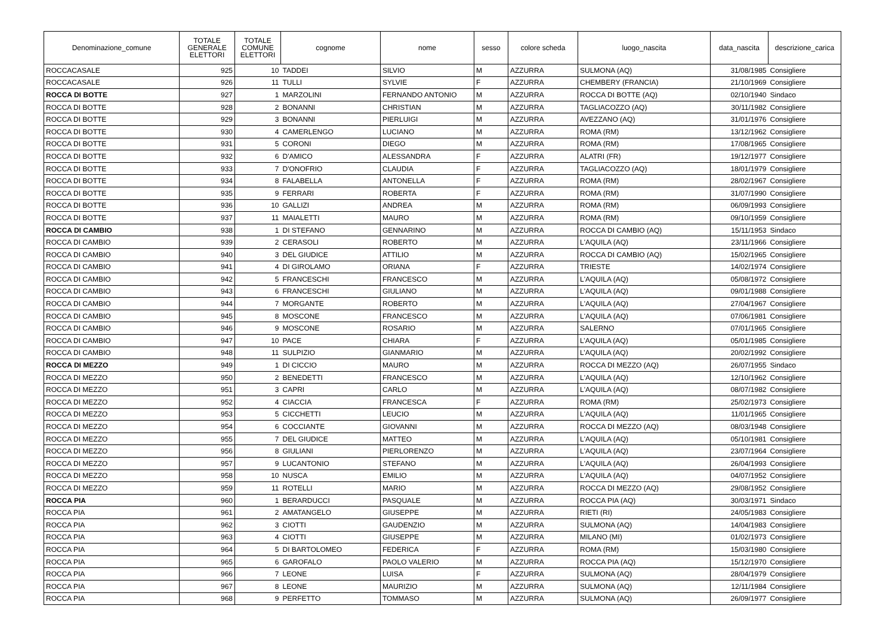| Denominazione_comune | TOTALE GENERALE ELETTORI | TOTALE COMUNE ELETTORI | cognome | nome | sesso | colore scheda | luogo_nascita | data_nascita | descrizione_carica |
| --- | --- | --- | --- | --- | --- | --- | --- | --- | --- |
| ROCCACASALE | 925 | 10 | TADDEI | SILVIO | M | AZZURRA | SULMONA (AQ) | 31/08/1985 | Consigliere |
| ROCCACASALE | 926 | 11 | TULLI | SYLVIE | F | AZZURRA | CHEMBERY (FRANCIA) | 21/10/1969 | Consigliere |
| ROCCA DI BOTTE | 927 | 1 | MARZOLINI | FERNANDO ANTONIO | M | AZZURRA | ROCCA DI BOTTE (AQ) | 02/10/1940 | Sindaco |
| ROCCA DI BOTTE | 928 | 2 | BONANNI | CHRISTIAN | M | AZZURRA | TAGLIACOZZO (AQ) | 30/11/1982 | Consigliere |
| ROCCA DI BOTTE | 929 | 3 | BONANNI | PIERLUIGI | M | AZZURRA | AVEZZANO (AQ) | 31/01/1976 | Consigliere |
| ROCCA DI BOTTE | 930 | 4 | CAMERLENGO | LUCIANO | M | AZZURRA | ROMA (RM) | 13/12/1962 | Consigliere |
| ROCCA DI BOTTE | 931 | 5 | CORONI | DIEGO | M | AZZURRA | ROMA (RM) | 17/08/1965 | Consigliere |
| ROCCA DI BOTTE | 932 | 6 | D'AMICO | ALESSANDRA | F | AZZURRA | ALATRI (FR) | 19/12/1977 | Consigliere |
| ROCCA DI BOTTE | 933 | 7 | D'ONOFRIO | CLAUDIA | F | AZZURRA | TAGLIACOZZO (AQ) | 18/01/1979 | Consigliere |
| ROCCA DI BOTTE | 934 | 8 | FALABELLA | ANTONELLA | F | AZZURRA | ROMA (RM) | 28/02/1967 | Consigliere |
| ROCCA DI BOTTE | 935 | 9 | FERRARI | ROBERTA | F | AZZURRA | ROMA (RM) | 31/07/1990 | Consigliere |
| ROCCA DI BOTTE | 936 | 10 | GALLIZI | ANDREA | M | AZZURRA | ROMA (RM) | 06/09/1993 | Consigliere |
| ROCCA DI BOTTE | 937 | 11 | MAIALETTI | MAURO | M | AZZURRA | ROMA (RM) | 09/10/1959 | Consigliere |
| ROCCA DI CAMBIO | 938 | 1 | DI STEFANO | GENNARINO | M | AZZURRA | ROCCA DI CAMBIO (AQ) | 15/11/1953 | Sindaco |
| ROCCA DI CAMBIO | 939 | 2 | CERASOLI | ROBERTO | M | AZZURRA | L'AQUILA (AQ) | 23/11/1966 | Consigliere |
| ROCCA DI CAMBIO | 940 | 3 | DEL GIUDICE | ATTILIO | M | AZZURRA | ROCCA DI CAMBIO (AQ) | 15/02/1965 | Consigliere |
| ROCCA DI CAMBIO | 941 | 4 | DI GIROLAMO | ORIANA | F | AZZURRA | TRIESTE | 14/02/1974 | Consigliere |
| ROCCA DI CAMBIO | 942 | 5 | FRANCESCHI | FRANCESCO | M | AZZURRA | L'AQUILA (AQ) | 05/08/1972 | Consigliere |
| ROCCA DI CAMBIO | 943 | 6 | FRANCESCHI | GIULIANO | M | AZZURRA | L'AQUILA (AQ) | 09/01/1988 | Consigliere |
| ROCCA DI CAMBIO | 944 | 7 | MORGANTE | ROBERTO | M | AZZURRA | L'AQUILA (AQ) | 27/04/1967 | Consigliere |
| ROCCA DI CAMBIO | 945 | 8 | MOSCONE | FRANCESCO | M | AZZURRA | L'AQUILA (AQ) | 07/06/1981 | Consigliere |
| ROCCA DI CAMBIO | 946 | 9 | MOSCONE | ROSARIO | M | AZZURRA | SALERNO | 07/01/1965 | Consigliere |
| ROCCA DI CAMBIO | 947 | 10 | PACE | CHIARA | F | AZZURRA | L’AQUILA (AQ) | 05/01/1985 | Consigliere |
| ROCCA DI CAMBIO | 948 | 11 | SULPIZIO | GIANMARIO | M | AZZURRA | L’AQUILA (AQ) | 20/02/1992 | Consigliere |
| ROCCA DI MEZZO | 949 | 1 | DI CICCIO | MAURO | M | AZZURRA | ROCCA DI MEZZO (AQ) | 26/07/1955 | Sindaco |
| ROCCA DI MEZZO | 950 | 2 | BENEDETTI | FRANCESCO | M | AZZURRA | L'AQUILA (AQ) | 12/10/1962 | Consigliere |
| ROCCA DI MEZZO | 951 | 3 | CAPRI | CARLO | M | AZZURRA | L'AQUILA (AQ) | 08/07/1982 | Consigliere |
| ROCCA DI MEZZO | 952 | 4 | CIACCIA | FRANCESCA | F | AZZURRA | ROMA (RM) | 25/02/1973 | Consigliere |
| ROCCA DI MEZZO | 953 | 5 | CICCHETTI | LEUCIO | M | AZZURRA | L'AQUILA (AQ) | 11/01/1965 | Consigliere |
| ROCCA DI MEZZO | 954 | 6 | COCCIANTE | GIOVANNI | M | AZZURRA | ROCCA DI MEZZO (AQ) | 08/03/1948 | Consigliere |
| ROCCA DI MEZZO | 955 | 7 | DEL GIUDICE | MATTEO | M | AZZURRA | L'AQUILA (AQ) | 05/10/1981 | Consigliere |
| ROCCA DI MEZZO | 956 | 8 | GIULIANI | PIERLORENZO | M | AZZURRA | L'AQUILA (AQ) | 23/07/1964 | Consigliere |
| ROCCA DI MEZZO | 957 | 9 | LUCANTONIO | STEFANO | M | AZZURRA | L'AQUILA (AQ) | 26/04/1993 | Consigliere |
| ROCCA DI MEZZO | 958 | 10 | NUSCA | EMILIO | M | AZZURRA | L'AQUILA (AQ) | 04/07/1952 | Consigliere |
| ROCCA DI MEZZO | 959 | 11 | ROTELLI | MARIO | M | AZZURRA | ROCCA DI MEZZO (AQ) | 29/08/1952 | Consigliere |
| ROCCA PIA | 960 | 1 | BERARDUCCI | PASQUALE | M | AZZURRA | ROCCA PIA (AQ) | 30/03/1971 | Sindaco |
| ROCCA PIA | 961 | 2 | AMATANGELO | GIUSEPPE | M | AZZURRA | RIETI (RI) | 24/05/1983 | Consigliere |
| ROCCA PIA | 962 | 3 | CIOTTI | GAUDENZIO | M | AZZURRA | SULMONA (AQ) | 14/04/1983 | Consigliere |
| ROCCA PIA | 963 | 4 | CIOTTI | GIUSEPPE | M | AZZURRA | MILANO (MI) | 01/02/1973 | Consigliere |
| ROCCA PIA | 964 | 5 | DI BARTOLOMEO | FEDERICA | F | AZZURRA | ROMA (RM) | 15/03/1980 | Consigliere |
| ROCCA PIA | 965 | 6 | GAROFALO | PAOLO VALERIO | M | AZZURRA | ROCCA PIA (AQ) | 15/12/1970 | Consigliere |
| ROCCA PIA | 966 | 7 | LEONE | LUISA | F | AZZURRA | SULMONA (AQ) | 28/04/1979 | Consigliere |
| ROCCA PIA | 967 | 8 | LEONE | MAURIZIO | M | AZZURRA | SULMONA (AQ) | 12/11/1984 | Consigliere |
| ROCCA PIA | 968 | 9 | PERFETTO | TOMMASO | M | AZZURRA | SULMONA (AQ) | 26/09/1977 | Consigliere |